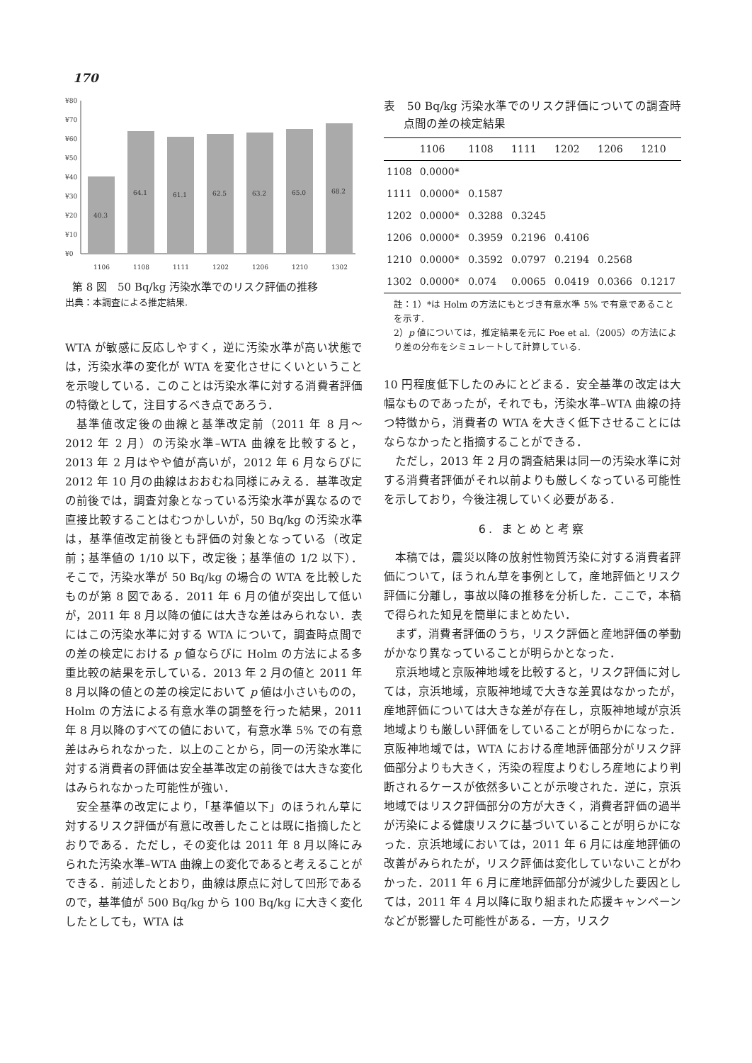170
¥80
¥70
¥60
¥50
¥40
¥30
¥20
¥10
¥0
40.3
64.1
61.1
62.5
63.2
65.0
68.2
1106
1108
1111
1202
1206
1210
1302
第 8 図　50 Bq/kg 汚染水準でのリスク評価の推移
出典：本調査による推定結果.
WTA が敏感に反応しやすく，逆に汚染水準が高い状態では，汚染水準の変化が WTA を変化させにくいということを示唆している．このことは汚染水準に対する消費者評価の特徴として，注目するべき点であろう．
基準値改定後の曲線と基準改定前（2011 年 8 月～2012 年 2 月）の汚染水準–WTA 曲線を比較すると，2013 年 2 月はやや値が高いが，2012 年 6 月ならびに 2012 年 10 月の曲線はおおむね同様にみえる．基準改定の前後では，調査対象となっている汚染水準が異なるので直接比較することはむつかしいが，50 Bq/kg の汚染水準は，基準値改定前後とも評価の対象となっている（改定前；基準値の 1/10 以下，改定後；基準値の 1/2 以下）．そこで，汚染水準が 50 Bq/kg の場合の WTA を比較したものが第 8 図である．2011 年 6 月の値が突出して低いが，2011 年 8 月以降の値には大きな差はみられない．表にはこの汚染水準に対する WTA について，調査時点間での差の検定における p 値ならびに Holm の方法による多重比較の結果を示している．2013 年 2 月の値と 2011 年 8 月以降の値との差の検定において p 値は小さいものの，Holm の方法による有意水準の調整を行った結果，2011 年 8 月以降のすべての値において，有意水準 5% での有意差はみられなかった．以上のことから，同一の汚染水準に対する消費者の評価は安全基準改定の前後では大きな変化はみられなかった可能性が強い．
安全基準の改定により，「基準値以下」のほうれん草に対するリスク評価が有意に改善したことは既に指摘したとおりである．ただし，その変化は 2011 年 8 月以降にみられた汚染水準–WTA 曲線上の変化であると考えることができる．前述したとおり，曲線は原点に対して凹形であるので，基準値が 500 Bq/kg から 100 Bq/kg に大きく変化したとしても，WTA は
表　50 Bq/kg 汚染水準でのリスク評価についての調査時点間の差の検定結果
| | 1106 | 1108 | 1111 | 1202 | 1206 | 1210 |
| --- | --- | --- | --- | --- | --- | --- |
| 1108 | 0.0000* | | | | | |
| 1111 | 0.0000* | 0.1587 | | | | |
| 1202 | 0.0000* | 0.3288 | 0.3245 | | | |
| 1206 | 0.0000* | 0.3959 | 0.2196 | 0.4106 | | |
| 1210 | 0.0000* | 0.3592 | 0.0797 | 0.2194 | 0.2568 | |
| 1302 | 0.0000* | 0.074 | 0.0065 | 0.0419 | 0.0366 | 0.1217 |
註：1）*は Holm の方法にもとづき有意水準 5% で有意であることを示す.
2）p 値については，推定結果を元に Poe et al.（2005）の方法により差の分布をシミュレートして計算している.
10 円程度低下したのみにとどまる．安全基準の改定は大幅なものであったが，それでも，汚染水準–WTA 曲線の持つ特徴から，消費者の WTA を大きく低下させることにはならなかったと指摘することができる．
ただし，2013 年 2 月の調査結果は同一の汚染水準に対する消費者評価がそれ以前よりも厳しくなっている可能性を示しており，今後注視していく必要がある．
6. まとめと考察
本稿では，震災以降の放射性物質汚染に対する消費者評価について，ほうれん草を事例として，産地評価とリスク評価に分離し，事故以降の推移を分析した．ここで，本稿で得られた知見を簡単にまとめたい．
まず，消費者評価のうち，リスク評価と産地評価の挙動がかなり異なっていることが明らかとなった．
京浜地域と京阪神地域を比較すると，リスク評価に対しては，京浜地域，京阪神地域で大きな差異はなかったが，産地評価については大きな差が存在し，京阪神地域が京浜地域よりも厳しい評価をしていることが明らかになった．京阪神地域では，WTA における産地評価部分がリスク評価部分よりも大きく，汚染の程度よりむしろ産地により判断されるケースが依然多いことが示唆された．逆に，京浜地域ではリスク評価部分の方が大きく，消費者評価の過半が汚染による健康リスクに基づいていることが明らかになった．京浜地域においては，2011 年 6 月には産地評価の改善がみられたが，リスク評価は変化していないことがわかった．2011 年 6 月に産地評価部分が減少した要因としては，2011 年 4 月以降に取り組まれた応援キャンペーンなどが影響した可能性がある．一方，リスク